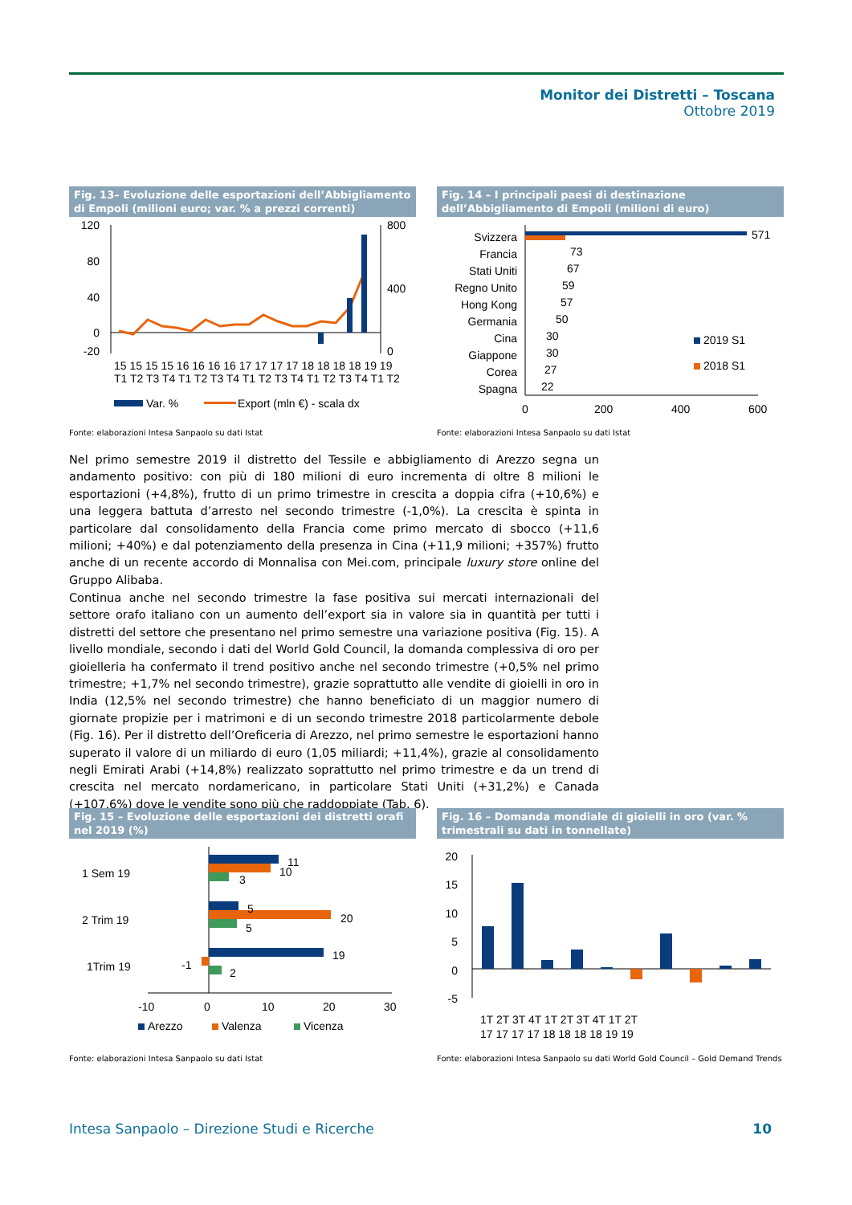Monitor dei Distretti – Toscana
Ottobre 2019
Fig. 13– Evoluzione delle esportazioni dell’Abbigliamento di Empoli (milioni euro; var. % a prezzi correnti)
120
80
40
0
-20
800
400
0
15 15 15 15 16 16 16 16 17 17 17 17 18 18 18 18 19 19
T1 T2 T3 T4 T1 T2 T3 T4 T1 T2 T3 T4 T1 T2 T3 T4 T1 T2
Var. %
Export (mln €) - scala dx
Fonte: elaborazioni Intesa Sanpaolo su dati Istat
Fig. 14 – I principali paesi di destinazione dell’Abbigliamento di Empoli (milioni di euro)
Svizzera
Francia
Stati Uniti
Regno Unito
Hong Kong
Germania
Cina
Giappone
Corea
Spagna
571
73
67
59
57
50
30
30
27
22
2019 S1
2018 S1
0
200
400
600
Fonte: elaborazioni Intesa Sanpaolo su dati Istat
Nel primo semestre 2019 il distretto del Tessile e abbigliamento di Arezzo segna un andamento positivo: con più di 180 milioni di euro incrementa di oltre 8 milioni le esportazioni (+4,8%), frutto di un primo trimestre in crescita a doppia cifra (+10,6%) e una leggera battuta d’arresto nel secondo trimestre (-1,0%). La crescita è spinta in particolare dal consolidamento della Francia come primo mercato di sbocco (+11,6 milioni; +40%) e dal potenziamento della presenza in Cina (+11,9 milioni; +357%) frutto anche di un recente accordo di Monnalisa con Mei.com, principale luxury store online del Gruppo Alibaba.
Continua anche nel secondo trimestre la fase positiva sui mercati internazionali del settore orafo italiano con un aumento dell’export sia in valore sia in quantità per tutti i distretti del settore che presentano nel primo semestre una variazione positiva (Fig. 15). A livello mondiale, secondo i dati del World Gold Council, la domanda complessiva di oro per gioielleria ha confermato il trend positivo anche nel secondo trimestre (+0,5% nel primo trimestre; +1,7% nel secondo trimestre), grazie soprattutto alle vendite di gioielli in oro in India (12,5% nel secondo trimestre) che hanno beneficiato di un maggior numero di giornate propizie per i matrimoni e di un secondo trimestre 2018 particolarmente debole (Fig. 16). Per il distretto dell’Oreficeria di Arezzo, nel primo semestre le esportazioni hanno superato il valore di un miliardo di euro (1,05 miliardi; +11,4%), grazie al consolidamento negli Emirati Arabi (+14,8%) realizzato soprattutto nel primo trimestre e da un trend di crescita nel mercato nordamericano, in particolare Stati Uniti (+31,2%) e Canada (+107,6%) dove le vendite sono più che raddoppiate (Tab. 6).
Fig. 15 – Evoluzione delle esportazioni dei distretti orafi nel 2019 (%)
1 Sem 19
2 Trim 19
1Trim 19
11
10
3
5
20
5
19
-1
2
-10
0
10
20
30
Arezzo
Valenza
Vicenza
Fonte: elaborazioni Intesa Sanpaolo su dati Istat
Fig. 16 – Domanda mondiale di gioielli in oro (var. % trimestrali su dati in tonnellate)
20
15
10
5
0
-5
1T 2T 3T 4T 1T 2T 3T 4T 1T 2T
17 17 17 17 18 18 18 18 19 19
Fonte: elaborazioni Intesa Sanpaolo su dati World Gold Council – Gold Demand Trends
Intesa Sanpaolo – Direzione Studi e Ricerche 10